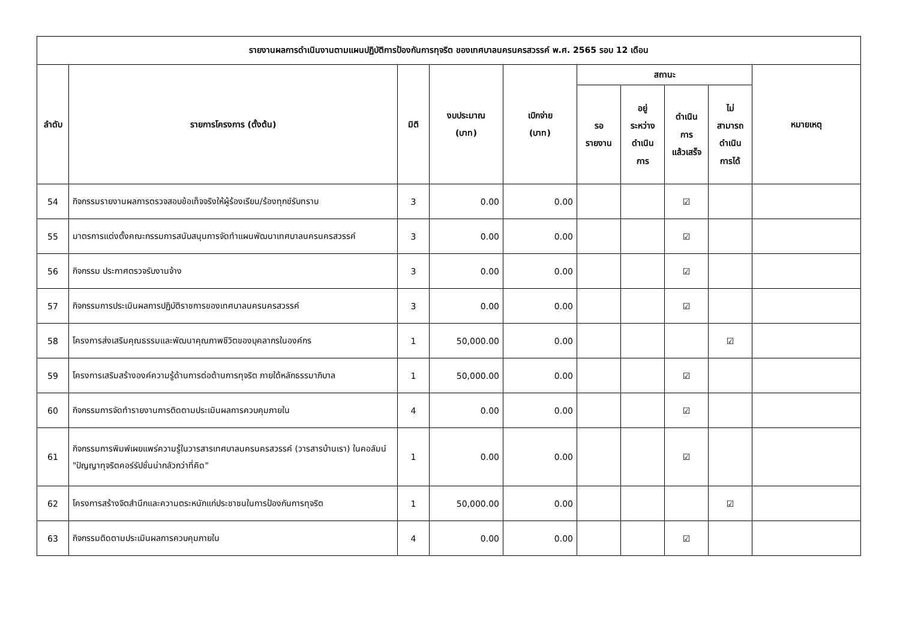| รายงานผลการดำเนินงานตามแผนปฏิบัติการป้องกันการทุจริต ของเทศบาลนครนครสวรรค์ พ.ศ. 2565 รอบ 12 เดือน | | | | | | | | | |
| --- | --- | --- | --- | --- | --- | --- | --- | --- | --- |
| ลำดับ | รายการโครงการ (ตั้งต้น) | มิติ | งบประมาณ (บาท) | เบิกจ่าย (บาท) | สถานะ | | | | หมายเหตุ |
| | | | | | รอ รายงาน | อยู่ ระหว่าง ดำเนิน การ | ดำเนิน การ แล้วเสร็จ | ไม่ สามารถ ดำเนิน การได้ | |
| 54 | กิจกรรมรายงานผลการตรวจสอบข้อเท็จจริงให้ผู้ร้องเรียน/ร้องทุกข์รับทราบ | 3 | 0.00 | 0.00 | | | ☑ | | |
| 55 | มาตรการแต่งตั้งคณะกรรมการสนับสนุนการจัดทำแผนพัฒนาเทศบาลนครนครสวรรค์ | 3 | 0.00 | 0.00 | | | ☑ | | |
| 56 | กิจกรรม ประกาศตรวจรับงานจ้าง | 3 | 0.00 | 0.00 | | | ☑ | | |
| 57 | กิจกรรมการประเมินผลการปฏิบัติราชการของเทศบาลนครนครสวรรค์ | 3 | 0.00 | 0.00 | | | ☑ | | |
| 58 | โครงการส่งเสริมคุณธรรมและพัฒนาคุณภาพชีวิตของบุคลากรในองค์กร | 1 | 50,000.00 | 0.00 | | | | ☑ | |
| 59 | โครงการเสริมสร้างองค์ความรู้ด้านการต่อต้านการทุจริต ภายใต้หลักธรรมาภิบาล | 1 | 50,000.00 | 0.00 | | | ☑ | | |
| 60 | กิจกรรมการจัดทำรายงานการติดตามประเมินผลการควบคุมภายใน | 4 | 0.00 | 0.00 | | | ☑ | | |
| 61 | กิจกรรมการพิมพ์เผยแพร่ความรู้ในวารสารเทศบาลนครนครสวรรค์ (วารสารบ้านเรา) ในคอลัมน์ "ปัญญาทุจริตคอร์รัปชั่นน่ากลัวกว่าที่คิด" | 1 | 0.00 | 0.00 | | | ☑ | | |
| 62 | โครงการสร้างจิตสำนึกและความตระหนักแก่ประชาชนในการป้องกันการทุจริต | 1 | 50,000.00 | 0.00 | | | | ☑ | |
| 63 | กิจกรรมติดตามประเมินผลการควบคุมภายใน | 4 | 0.00 | 0.00 | | | ☑ | | |